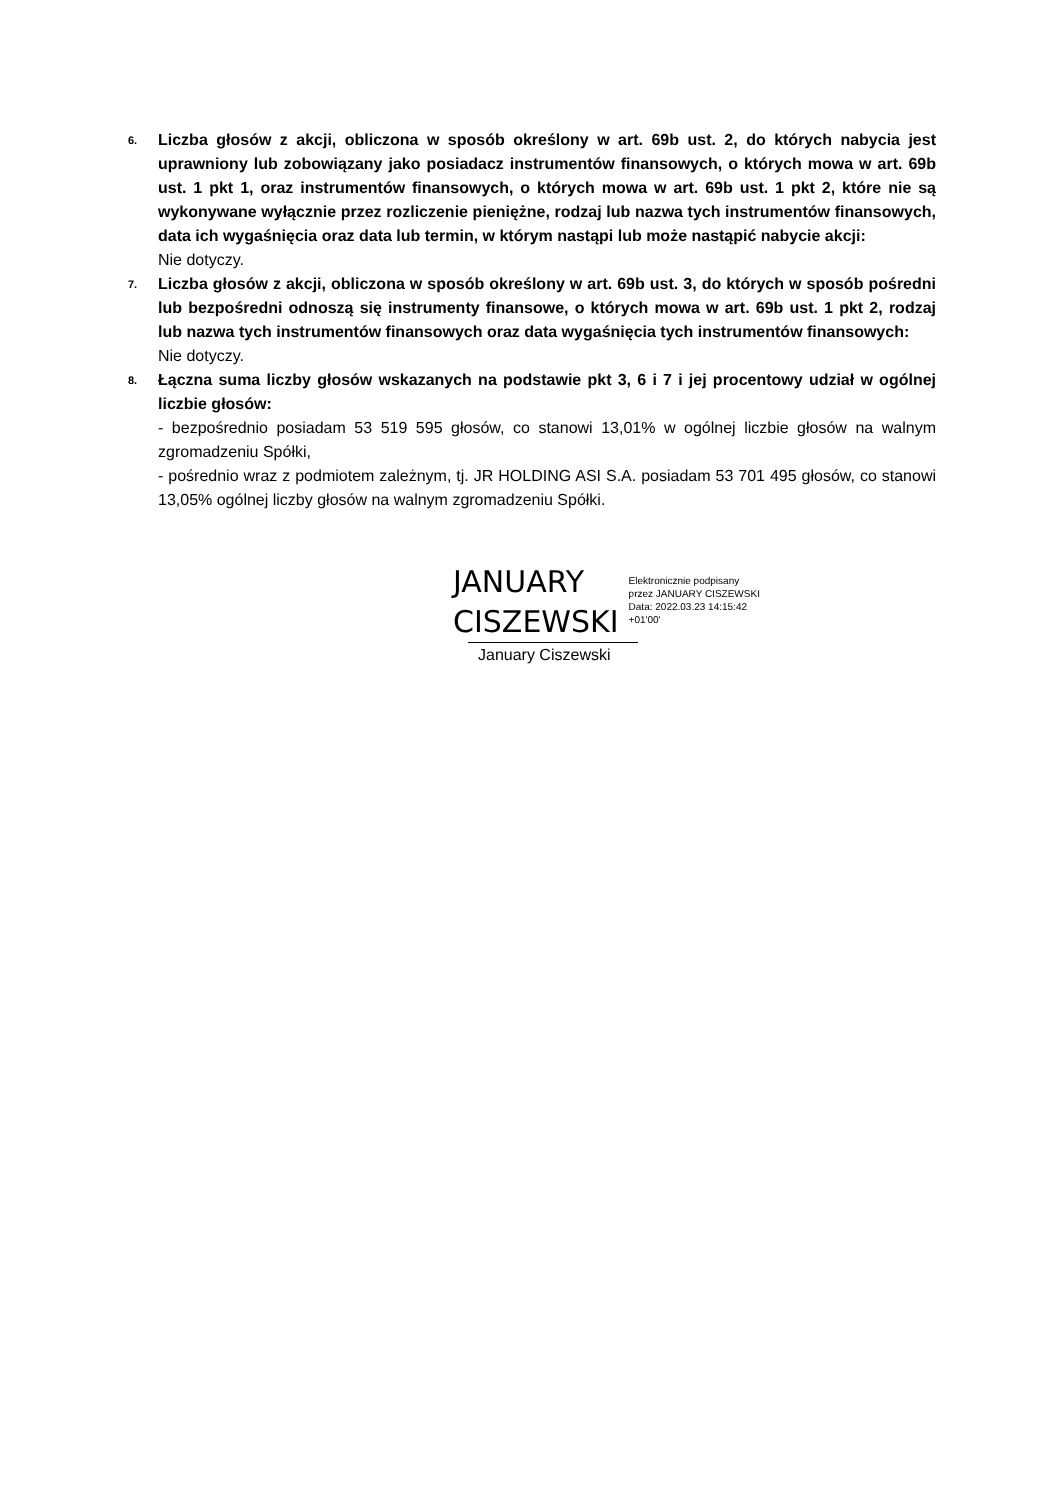6.
Liczba głosów z akcji, obliczona w sposób określony w art. 69b ust. 2, do których nabycia jest uprawniony lub zobowiązany jako posiadacz instrumentów finansowych, o których mowa w art. 69b ust. 1 pkt 1, oraz instrumentów finansowych, o których mowa w art. 69b ust. 1 pkt 2, które nie są wykonywane wyłącznie przez rozliczenie pieniężne, rodzaj lub nazwa tych instrumentów finansowych, data ich wygaśnięcia oraz data lub termin, w którym nastąpi lub może nastąpić nabycie akcji:
Nie dotyczy.
7.
Liczba głosów z akcji, obliczona w sposób określony w art. 69b ust. 3, do których w sposób pośredni lub bezpośredni odnoszą się instrumenty finansowe, o których mowa w art. 69b ust. 1 pkt 2, rodzaj lub nazwa tych instrumentów finansowych oraz data wygaśnięcia tych instrumentów finansowych:
Nie dotyczy.
8.
Łączna suma liczby głosów wskazanych na podstawie pkt 3, 6 i 7 i jej procentowy udział w ogólnej liczbie głosów:
- bezpośrednio posiadam 53 519 595 głosów, co stanowi 13,01% w ogólnej liczbie głosów na walnym zgromadzeniu Spółki,
- pośrednio wraz z podmiotem zależnym, tj. JR HOLDING ASI S.A. posiadam 53 701 495 głosów, co stanowi 13,05% ogólnej liczby głosów na walnym zgromadzeniu Spółki.
JANUARY
CISZEWSKI
Elektronicznie podpisany
przez JANUARY CISZEWSKI
Data: 2022.03.23 14:15:42
+01'00'
January Ciszewski